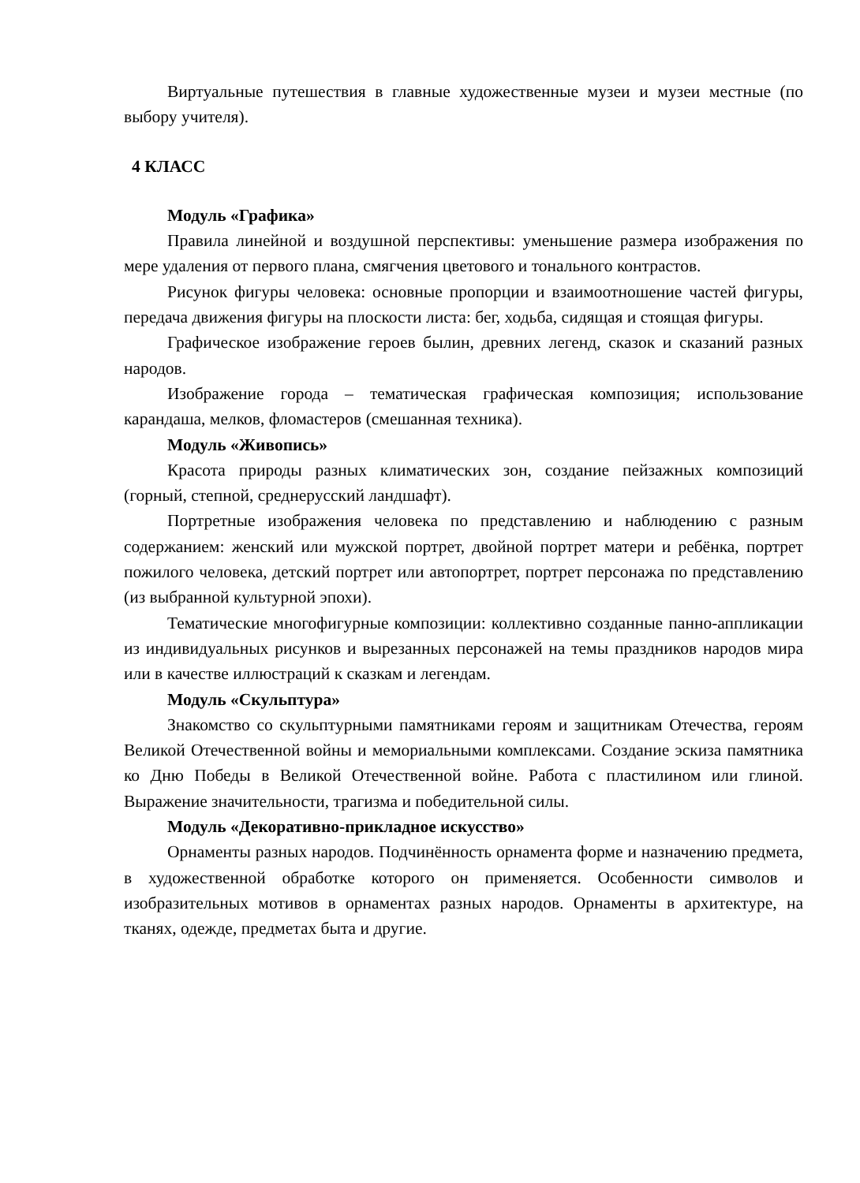Виртуальные путешествия в главные художественные музеи и музеи местные (по выбору учителя).
4 КЛАСС
Модуль «Графика»
Правила линейной и воздушной перспективы: уменьшение размера изображения по мере удаления от первого плана, смягчения цветового и тонального контрастов.
Рисунок фигуры человека: основные пропорции и взаимоотношение частей фигуры, передача движения фигуры на плоскости листа: бег, ходьба, сидящая и стоящая фигуры.
Графическое изображение героев былин, древних легенд, сказок и сказаний разных народов.
Изображение города – тематическая графическая композиция; использование карандаша, мелков, фломастеров (смешанная техника).
Модуль «Живопись»
Красота природы разных климатических зон, создание пейзажных композиций (горный, степной, среднерусский ландшафт).
Портретные изображения человека по представлению и наблюдению с разным содержанием: женский или мужской портрет, двойной портрет матери и ребёнка, портрет пожилого человека, детский портрет или автопортрет, портрет персонажа по представлению (из выбранной культурной эпохи).
Тематические многофигурные композиции: коллективно созданные панно-аппликации из индивидуальных рисунков и вырезанных персонажей на темы праздников народов мира или в качестве иллюстраций к сказкам и легендам.
Модуль «Скульптура»
Знакомство со скульптурными памятниками героям и защитникам Отечества, героям Великой Отечественной войны и мемориальными комплексами. Создание эскиза памятника ко Дню Победы в Великой Отечественной войне. Работа с пластилином или глиной. Выражение значительности, трагизма и победительной силы.
Модуль «Декоративно-прикладное искусство»
Орнаменты разных народов. Подчинённость орнамента форме и назначению предмета, в художественной обработке которого он применяется. Особенности символов и изобразительных мотивов в орнаментах разных народов. Орнаменты в архитектуре, на тканях, одежде, предметах быта и другие.